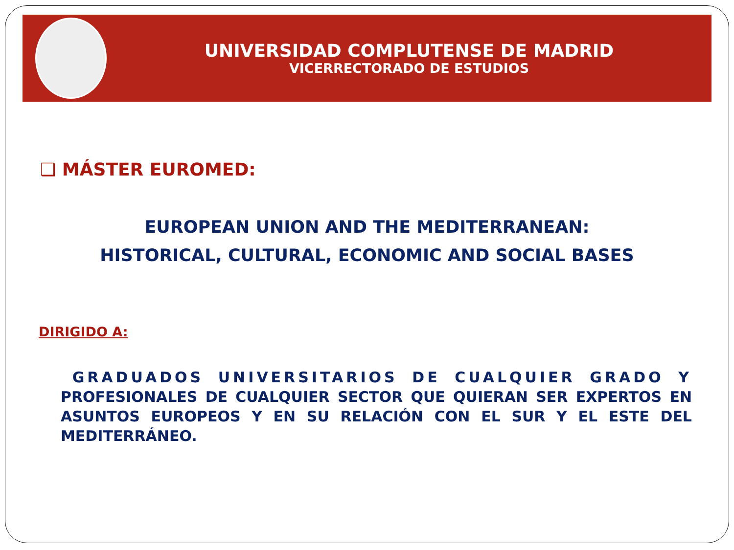UNIVERSIDAD COMPLUTENSE DE MADRID
VICERRECTORADO DE ESTUDIOS
❑ MÁSTER EUROMED:
EUROPEAN UNION AND THE MEDITERRANEAN:
HISTORICAL, CULTURAL, ECONOMIC AND SOCIAL BASES
DIRIGIDO A:
GRADUADOS UNIVERSITARIOS DE CUALQUIER GRADO Y PROFESIONALES DE CUALQUIER SECTOR QUE QUIERAN SER EXPERTOS EN ASUNTOS EUROPEOS Y EN SU RELACIÓN CON EL SUR Y EL ESTE DEL MEDITERRÁNEO.